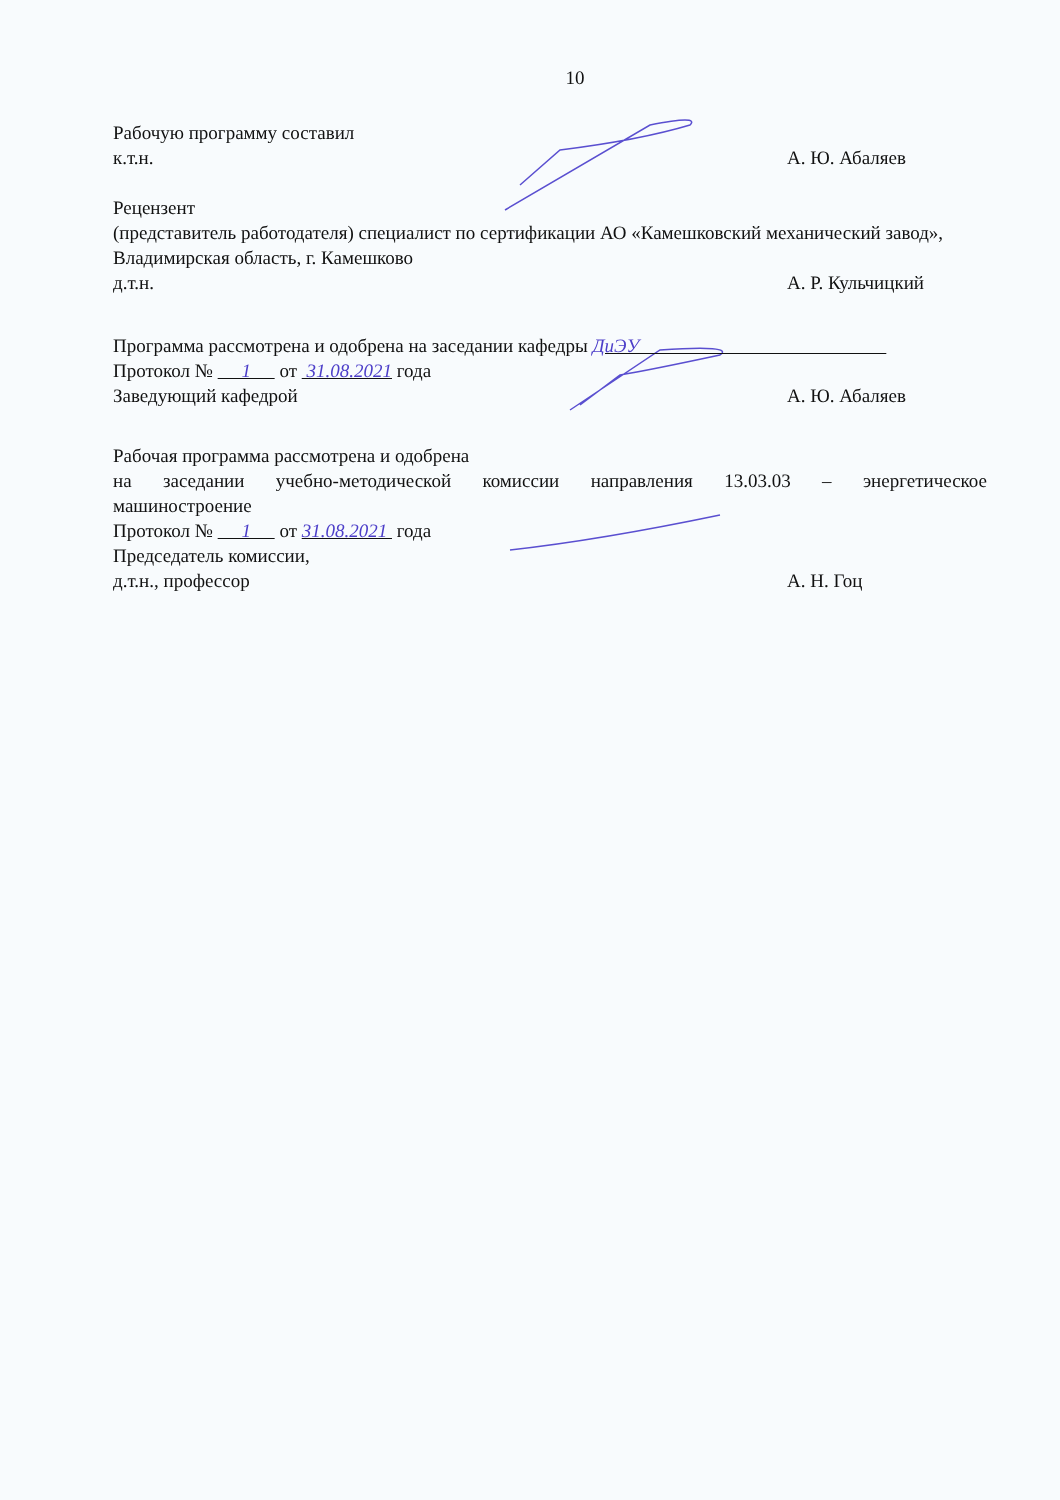10
Рабочую программу составил
к.т.н. А. Ю. Абаляев
Рецензент
(представитель работодателя) специалист по сертификации АО «Камешковский механический завод», Владимирская область, г. Камешково
д.т.н. А. Р. Кульчицкий
Программа рассмотрена и одобрена на заседании кафедры ДиЭУ
Протокол № 1 от 31.08.2021 года
Заведующий кафедрой А. Ю. Абаляев
Рабочая программа рассмотрена и одобрена
на заседании учебно-методической комиссии направления 13.03.03 – энергетическое
машиностроение
Протокол № 1 от 31.08.2021 года
Председатель комиссии,
д.т.н., профессор А. Н. Гоц